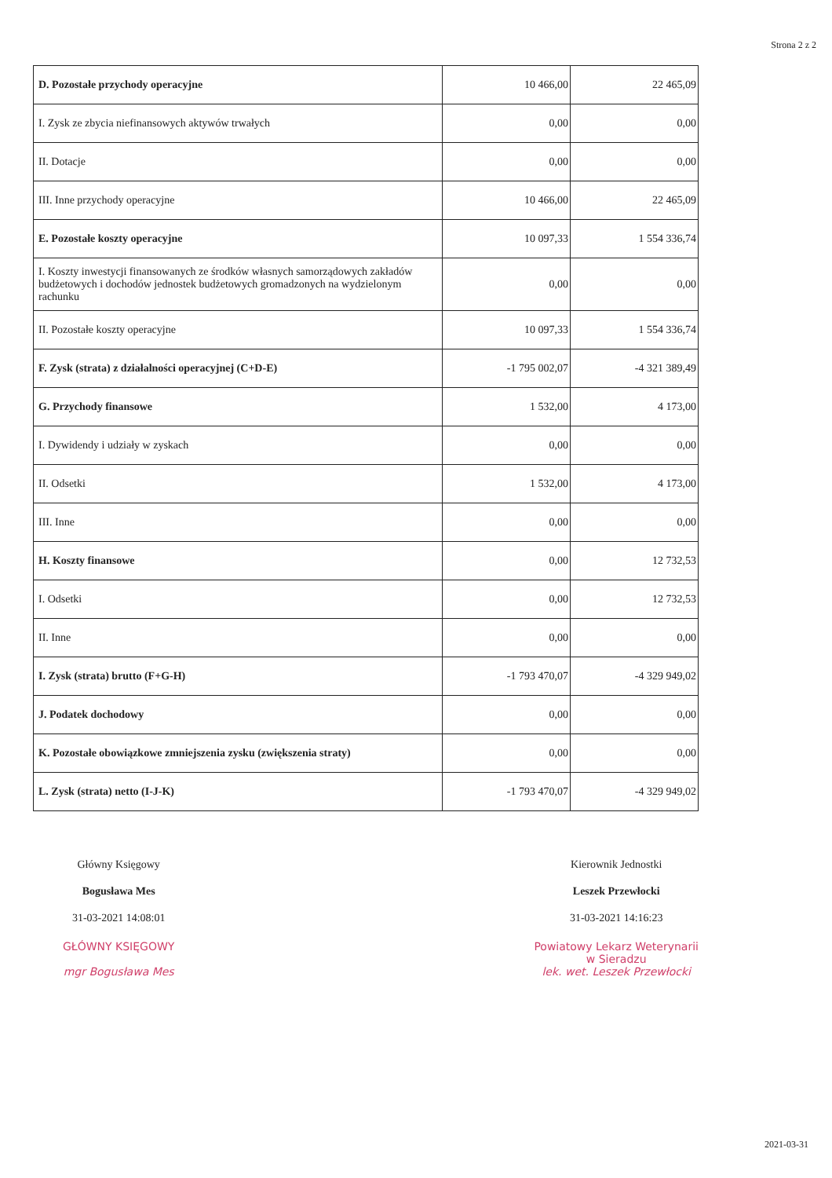Strona 2 z 2
| D. Pozostałe przychody operacyjne | 10 466,00 | 22 465,09 |
| I. Zysk ze zbycia niefinansowych aktywów trwałych | 0,00 | 0,00 |
| II. Dotacje | 0,00 | 0,00 |
| III. Inne przychody operacyjne | 10 466,00 | 22 465,09 |
| E. Pozostałe koszty operacyjne | 10 097,33 | 1 554 336,74 |
| I. Koszty inwestycji finansowanych ze środków własnych samorządowych zakładów budżetowych i dochodów jednostek budżetowych gromadzonych na wydzielonym rachunku | 0,00 | 0,00 |
| II. Pozostałe koszty operacyjne | 10 097,33 | 1 554 336,74 |
| F. Zysk (strata) z działalności operacyjnej (C+D-E) | -1 795 002,07 | -4 321 389,49 |
| G. Przychody finansowe | 1 532,00 | 4 173,00 |
| I. Dywidendy i udziały w zyskach | 0,00 | 0,00 |
| II. Odsetki | 1 532,00 | 4 173,00 |
| III. Inne | 0,00 | 0,00 |
| H. Koszty finansowe | 0,00 | 12 732,53 |
| I. Odsetki | 0,00 | 12 732,53 |
| II. Inne | 0,00 | 0,00 |
| I. Zysk (strata) brutto (F+G-H) | -1 793 470,07 | -4 329 949,02 |
| J. Podatek dochodowy | 0,00 | 0,00 |
| K. Pozostałe obowiązkowe zmniejszenia zysku (zwiększenia straty) | 0,00 | 0,00 |
| L. Zysk (strata) netto (I-J-K) | -1 793 470,07 | -4 329 949,02 |
Główny Księgowy
Bogusława Mes
31-03-2021 14:08:01
GŁÓWNY KSIĘGOWY
mgr Bogusława Mes
Kierownik Jednostki
Leszek Przewłocki
31-03-2021 14:16:23
Powiatowy Lekarz Weterynarii
w Sieradzu
lek. wet. Leszek Przewłocki
2021-03-31